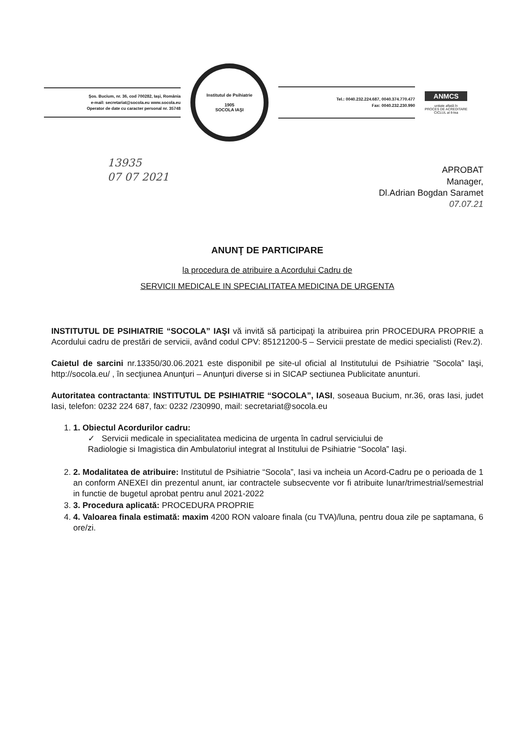Şos. Bucium, nr. 36, cod 700282, Iaşi, România
e-mail: secretariat@socola.eu www.socola.eu
Operator de date cu caracter personal nr. 35748
Institutul de Psihiatrie
1905
SOCOLA IAŞI
Tel.: 0040.232.224.687, 0040.374.770.477
Fax: 0040.232.230.990
ANMCS
unitate aflată în
PROCES DE ACREDITARE
CICLUL al II-lea
13935
07 07 2021
APROBAT
Manager,
Dl.Adrian Bogdan Saramet
07.07.21
ANUNŢ DE PARTICIPARE
la procedura de atribuire a Acordului Cadru de
SERVICII MEDICALE IN SPECIALITATEA MEDICINA DE URGENTA
INSTITUTUL DE PSIHIATRIE “SOCOLA” IAŞI vă invită să participaţi la atribuirea prin PROCEDURA PROPRIE a Acordului cadru de prestări de servicii, având codul CPV: 85121200-5 – Servicii prestate de medici specialisti (Rev.2).
Caietul de sarcini nr.13350/30.06.2021 este disponibil pe site-ul oficial al Institutului de Psihiatrie ”Socola” Iaşi, http://socola.eu/ , în secţiunea Anunţuri – Anunţuri diverse si in SICAP sectiunea Publicitate anunturi.
Autoritatea contractanta: INSTITUTUL DE PSIHIATRIE “SOCOLA”, IASI, soseaua Bucium, nr.36, oras Iasi, judet Iasi, telefon: 0232 224 687, fax: 0232 /230990, mail: secretariat@socola.eu
1. 1. Obiectul Acordurilor cadru:
✓ Servicii medicale in specialitatea medicina de urgenta în cadrul serviciului de
Radiologie si Imagistica din Ambulatoriul integrat al Institului de Psihiatrie “Socola” Iaşi.
2. 2. Modalitatea de atribuire: Institutul de Psihiatrie “Socola”, Iasi va incheia un Acord-Cadru pe o perioada de 1 an conform ANEXEI din prezentul anunt, iar contractele subsecvente vor fi atribuite lunar/trimestrial/semestrial in functie de bugetul aprobat pentru anul 2021-2022
3. 3. Procedura aplicată: PROCEDURA PROPRIE
4. 4. Valoarea finala estimată: maxim 4200 RON valoare finala (cu TVA)/luna, pentru doua zile pe saptamana, 6 ore/zi.